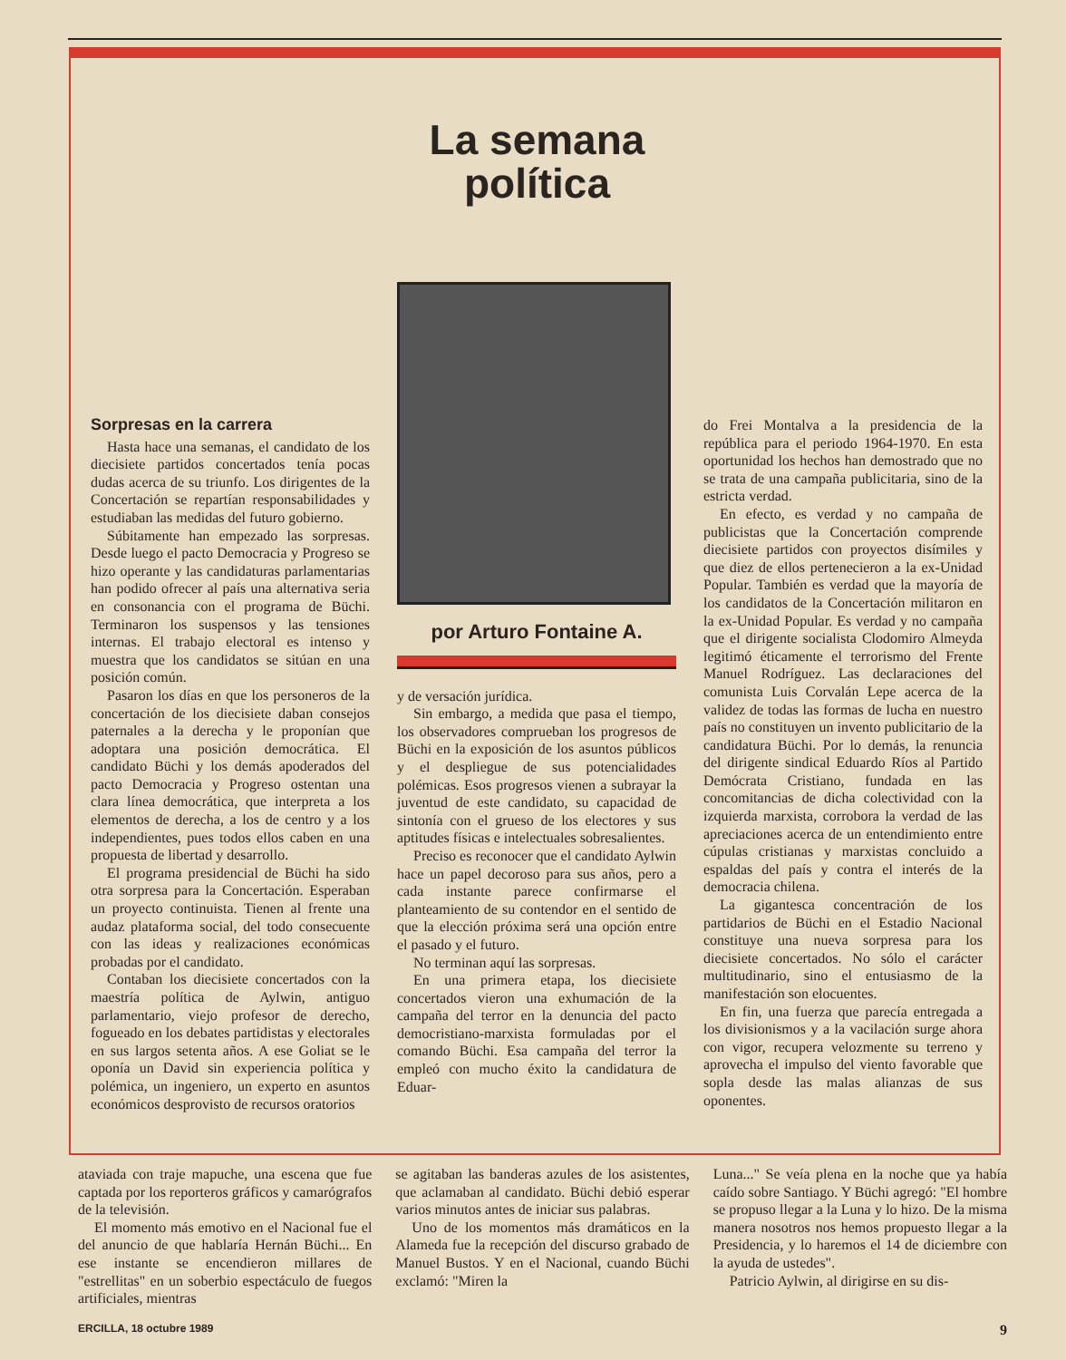La semana
política
Sorpresas en la carrera
Hasta hace una semanas, el candidato de los diecisiete partidos concertados tenía pocas dudas acerca de su triunfo. Los dirigentes de la Concertación se repartían responsabilidades y estudiaban las medidas del futuro gobierno.
Súbitamente han empezado las sorpresas. Desde luego el pacto Democracia y Progreso se hizo operante y las candidaturas parlamentarias han podido ofrecer al país una alternativa seria en consonancia con el programa de Büchi. Terminaron los suspensos y las tensiones internas. El trabajo electoral es intenso y muestra que los candidatos se sitúan en una posición común.
Pasaron los días en que los personeros de la concertación de los diecisiete daban consejos paternales a la derecha y le proponían que adoptara una posición democrática. El candidato Büchi y los demás apoderados del pacto Democracia y Progreso ostentan una clara línea democrática, que interpreta a los elementos de derecha, a los de centro y a los independientes, pues todos ellos caben en una propuesta de libertad y desarrollo.
El programa presidencial de Büchi ha sido otra sorpresa para la Concertación. Esperaban un proyecto continuista. Tienen al frente una audaz plataforma social, del todo consecuente con las ideas y realizaciones económicas probadas por el candidato.
Contaban los diecisiete concertados con la maestría política de Aylwin, antiguo parlamentario, viejo profesor de derecho, fogueado en los debates partidistas y electorales en sus largos setenta años. A ese Goliat se le oponía un David sin experiencia política y polémica, un ingeniero, un experto en asuntos económicos desprovisto de recursos oratorios
por Arturo Fontaine A.
y de versación jurídica.
Sin embargo, a medida que pasa el tiempo, los observadores comprueban los progresos de Büchi en la exposición de los asuntos públicos y el despliegue de sus potencialidades polémicas. Esos progresos vienen a subrayar la juventud de este candidato, su capacidad de sintonía con el grueso de los electores y sus aptitudes físicas e intelectuales sobresalientes.
Preciso es reconocer que el candidato Aylwin hace un papel decoroso para sus años, pero a cada instante parece confirmarse el planteamiento de su contendor en el sentido de que la elección próxima será una opción entre el pasado y el futuro.
No terminan aquí las sorpresas.
En una primera etapa, los diecisiete concertados vieron una exhumación de la campaña del terror en la denuncia del pacto democristiano-marxista formuladas por el comando Büchi. Esa campaña del terror la empleó con mucho éxito la candidatura de Eduar-
do Frei Montalva a la presidencia de la república para el periodo 1964-1970. En esta oportunidad los hechos han demostrado que no se trata de una campaña publicitaria, sino de la estricta verdad.
En efecto, es verdad y no campaña de publicistas que la Concertación comprende diecisiete partidos con proyectos disímiles y que diez de ellos pertenecieron a la ex-Unidad Popular. También es verdad que la mayoría de los candidatos de la Concertación militaron en la ex-Unidad Popular. Es verdad y no campaña que el dirigente socialista Clodomiro Almeyda legitimó éticamente el terrorismo del Frente Manuel Rodríguez. Las declaraciones del comunista Luis Corvalán Lepe acerca de la validez de todas las formas de lucha en nuestro país no constituyen un invento publicitario de la candidatura Büchi. Por lo demás, la renuncia del dirigente sindical Eduardo Ríos al Partido Demócrata Cristiano, fundada en las concomitancias de dicha colectividad con la izquierda marxista, corrobora la verdad de las apreciaciones acerca de un entendimiento entre cúpulas cristianas y marxistas concluido a espaldas del país y contra el interés de la democracia chilena.
La gigantesca concentración de los partidarios de Büchi en el Estadio Nacional constituye una nueva sorpresa para los diecisiete concertados. No sólo el carácter multitudinario, sino el entusiasmo de la manifestación son elocuentes.
En fin, una fuerza que parecía entregada a los divisionismos y a la vacilación surge ahora con vigor, recupera velozmente su terreno y aprovecha el impulso del viento favorable que sopla desde las malas alianzas de sus oponentes.
ataviada con traje mapuche, una escena que fue captada por los reporteros gráficos y camarógrafos de la televisión.
El momento más emotivo en el Nacional fue el del anuncio de que hablaría Hernán Büchi... En ese instante se encendieron millares de "estrellitas" en un soberbio espectáculo de fuegos artificiales, mientras
se agitaban las banderas azules de los asistentes, que aclamaban al candidato. Büchi debió esperar varios minutos antes de iniciar sus palabras.
Uno de los momentos más dramáticos en la Alameda fue la recepción del discurso grabado de Manuel Bustos. Y en el Nacional, cuando Büchi exclamó: "Miren la
Luna..." Se veía plena en la noche que ya había caído sobre Santiago. Y Büchi agregó: "El hombre se propuso llegar a la Luna y lo hizo. De la misma manera nosotros nos hemos propuesto llegar a la Presidencia, y lo haremos el 14 de diciembre con la ayuda de ustedes".
Patricio Aylwin, al dirigirse en su dis-
ERCILLA, 18 octubre 1989 9